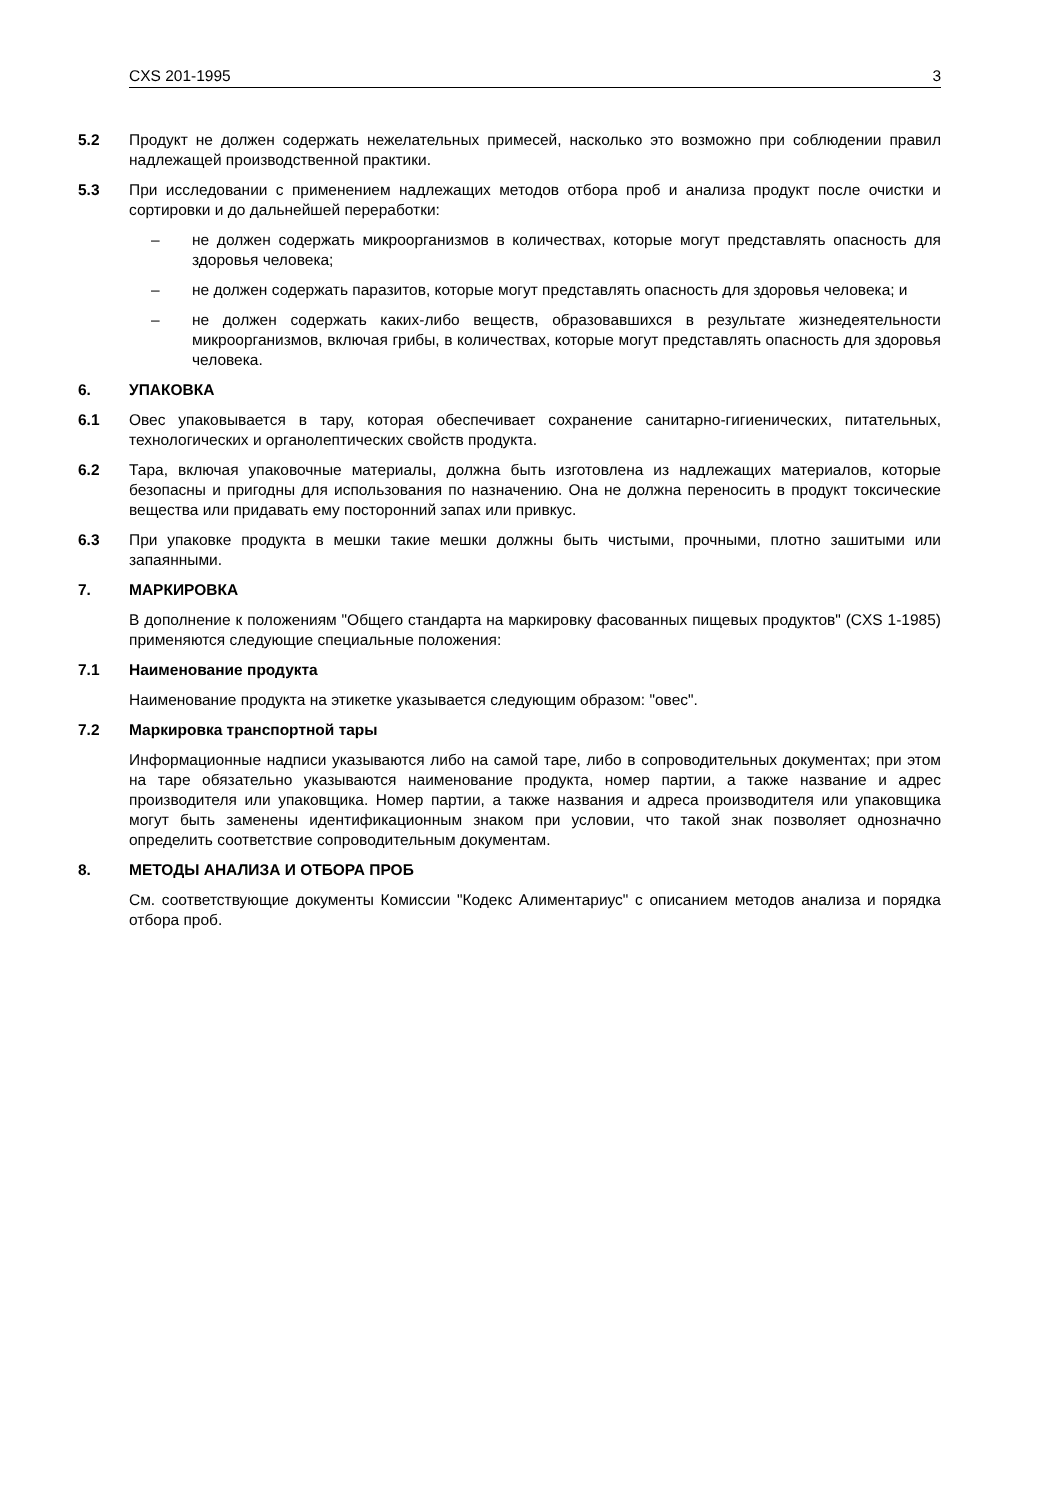CXS 201-1995 3
5.2 Продукт не должен содержать нежелательных примесей, насколько это возможно при соблюдении правил надлежащей производственной практики.
5.3 При исследовании с применением надлежащих методов отбора проб и анализа продукт после очистки и сортировки и до дальнейшей переработки:
– не должен содержать микроорганизмов в количествах, которые могут представлять опасность для здоровья человека;
– не должен содержать паразитов, которые могут представлять опасность для здоровья человека; и
– не должен содержать каких-либо веществ, образовавшихся в результате жизнедеятельности микроорганизмов, включая грибы, в количествах, которые могут представлять опасность для здоровья человека.
6. УПАКОВКА
6.1 Овес упаковывается в тару, которая обеспечивает сохранение санитарно-гигиенических, питательных, технологических и органолептических свойств продукта.
6.2 Тара, включая упаковочные материалы, должна быть изготовлена из надлежащих материалов, которые безопасны и пригодны для использования по назначению. Она не должна переносить в продукт токсические вещества или придавать ему посторонний запах или привкус.
6.3 При упаковке продукта в мешки такие мешки должны быть чистыми, прочными, плотно зашитыми или запаянными.
7. МАРКИРОВКА
В дополнение к положениям "Общего стандарта на маркировку фасованных пищевых продуктов" (CXS 1-1985) применяются следующие специальные положения:
7.1 Наименование продукта
Наименование продукта на этикетке указывается следующим образом: "овес".
7.2 Маркировка транспортной тары
Информационные надписи указываются либо на самой таре, либо в сопроводительных документах; при этом на таре обязательно указываются наименование продукта, номер партии, а также название и адрес производителя или упаковщика. Номер партии, а также названия и адреса производителя или упаковщика могут быть заменены идентификационным знаком при условии, что такой знак позволяет однозначно определить соответствие сопроводительным документам.
8. МЕТОДЫ АНАЛИЗА И ОТБОРА ПРОБ
См. соответствующие документы Комиссии "Кодекс Алиментариус" с описанием методов анализа и порядка отбора проб.